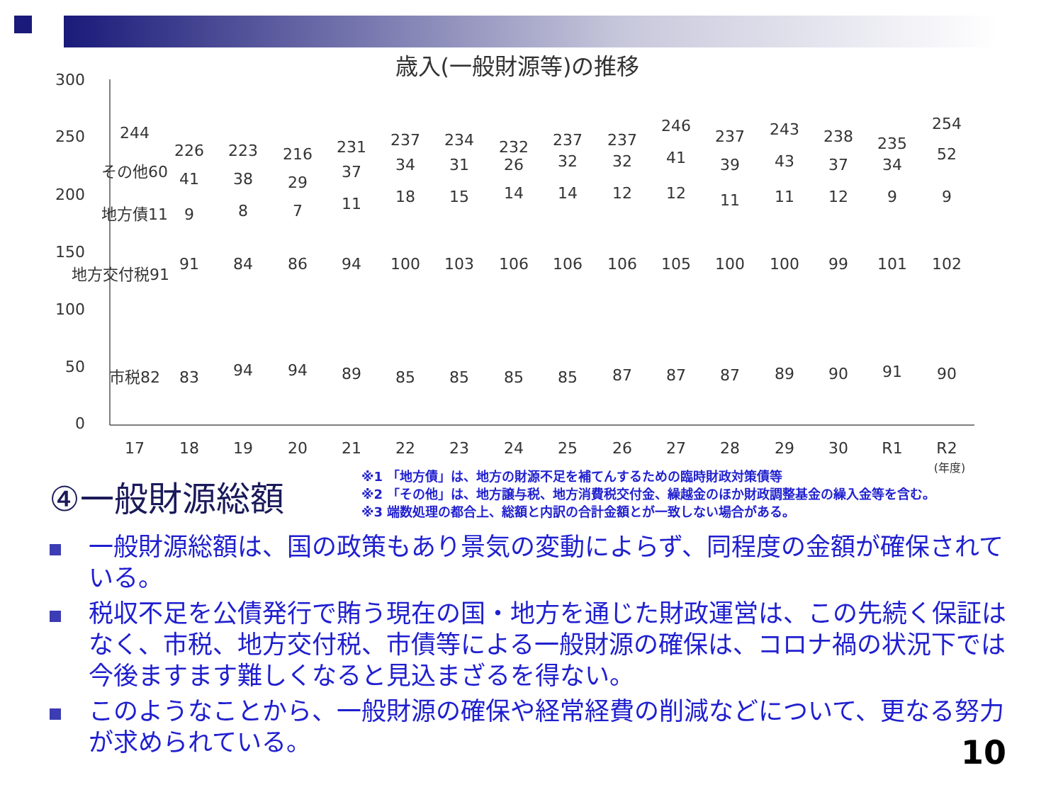歳入(一般財源等)の推移
300
250
200
150
100
50
0
17
18
19
20
21
22
23
24
25
26
27
28
29
30
R1
R2
(年度)
244
226
223
216
231
237
234
232
237
237
246
237
243
238
235
254
市税82
83
94
94
89
85
85
85
85
87
87
87
89
90
91
90
地方交付税91
91
84
86
94
100
103
106
106
106
105
100
100
99
101
102
地方債11
9
8
7
11
18
15
14
14
12
12
11
11
12
9
9
その他60
41
38
29
37
34
31
26
32
32
41
39
43
37
34
52
④一般財源総額
※1 「地方債」は、地方の財源不足を補てんするための臨時財政対策債等
※2 「その他」は、地方譲与税、地方消費税交付金、繰越金のほか財政調整基金の繰入金等を含む。
※3 端数処理の都合上、総額と内訳の合計金額とが一致しない場合がある。
一般財源総額は、国の政策もあり景気の変動によらず、同程度の金額が確保されている。
税収不足を公債発行で賄う現在の国・地方を通じた財政運営は、この先続く保証はなく、市税、地方交付税、市債等による一般財源の確保は、コロナ禍の状況下では今後ますます難しくなると見込まざるを得ない。
このようなことから、一般財源の確保や経常経費の削減などについて、更なる努力が求められている。
10